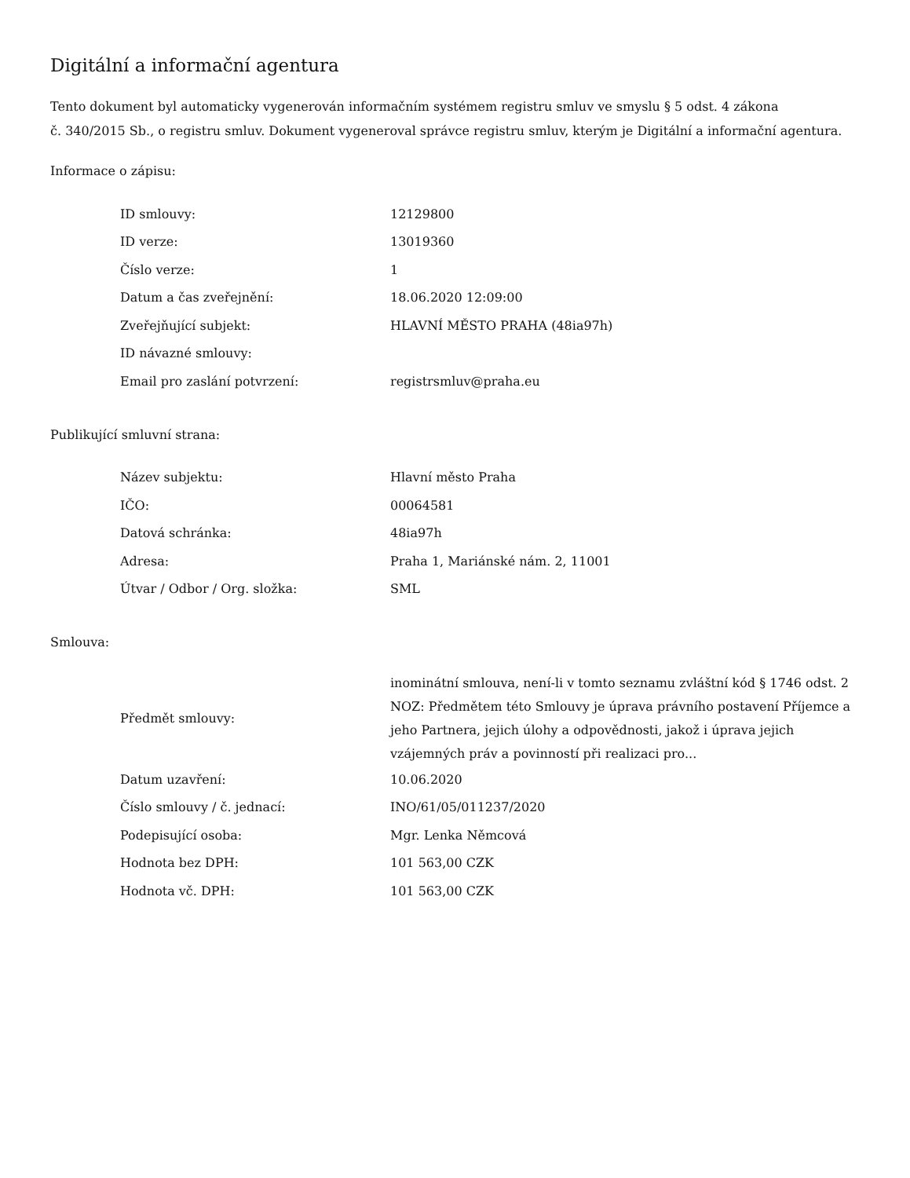Digitální a informační agentura
Tento dokument byl automaticky vygenerován informačním systémem registru smluv ve smyslu § 5 odst. 4 zákona
č. 340/2015 Sb., o registru smluv. Dokument vygeneroval správce registru smluv, kterým je Digitální a informační agentura.
Informace o zápisu:
| ID smlouvy: | 12129800 |
| ID verze: | 13019360 |
| Číslo verze: | 1 |
| Datum a čas zveřejnění: | 18.06.2020 12:09:00 |
| Zveřejňující subjekt: | HLAVNÍ MĚSTO PRAHA (48ia97h) |
| ID návazné smlouvy: | |
| Email pro zaslání potvrzení: | registrsmluv@praha.eu |
Publikující smluvní strana:
| Název subjektu: | Hlavní město Praha |
| IČO: | 00064581 |
| Datová schránka: | 48ia97h |
| Adresa: | Praha 1, Mariánské nám. 2, 11001 |
| Útvar / Odbor / Org. složka: | SML |
Smlouva:
| Předmět smlouvy: | inominátní smlouva, není-li v tomto seznamu zvláštní kód § 1746 odst. 2 NOZ: Předmětem této Smlouvy je úprava právního postavení Příjemce a jeho Partnera, jejich úlohy a odpovědnosti, jakož i úprava jejich vzájemných práv a povinností při realizaci pro... |
| Datum uzavření: | 10.06.2020 |
| Číslo smlouvy / č. jednací: | INO/61/05/011237/2020 |
| Podepisující osoba: | Mgr. Lenka Němcová |
| Hodnota bez DPH: | 101 563,00 CZK |
| Hodnota vč. DPH: | 101 563,00 CZK |